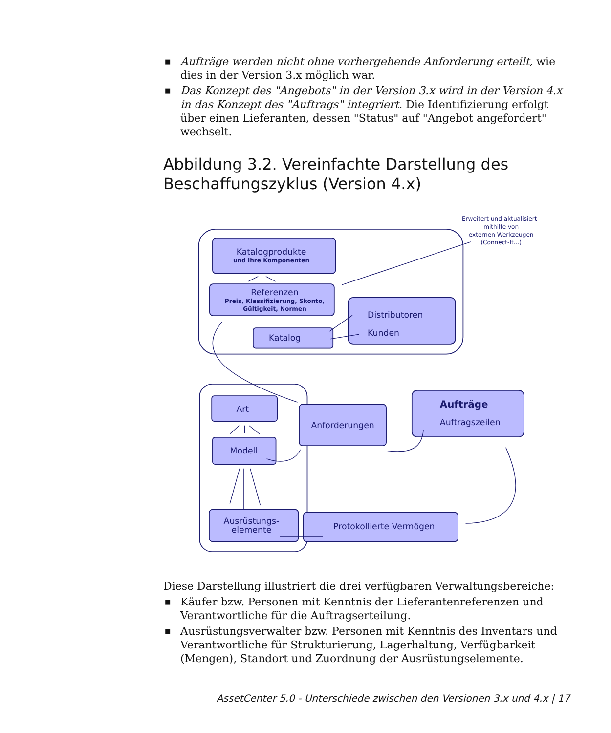■ Aufträge werden nicht ohne vorhergehende Anforderung erteilt, wie dies in der Version 3.x möglich war.
■ Das Konzept des "Angebots" in der Version 3.x wird in der Version 4.x in das Konzept des "Auftrags" integriert. Die Identifizierung erfolgt über einen Lieferanten, dessen "Status" auf "Angebot angefordert" wechselt.
Abbildung 3.2. Vereinfachte Darstellung des Beschaffungszyklus (Version 4.x)
Erweitert und aktualisiert
mithilfe von
externen Werkzeugen
(Connect-It...)
Katalogprodukte
und ihre Komponenten
Referenzen
Preis, Klassifizierung, Skonto,
Gültigkeit, Normen
Katalog
Distributoren
Kunden
Art
Modell
Anforderungen
Aufträge
Auftragszeilen
Ausrüstungs-
elemente
Protokollierte Vermögen
Diese Darstellung illustriert die drei verfügbaren Verwaltungsbereiche:
■ Käufer bzw. Personen mit Kenntnis der Lieferantenreferenzen und Verantwortliche für die Auftragserteilung.
■ Ausrüstungsverwalter bzw. Personen mit Kenntnis des Inventars und Verantwortliche für Strukturierung, Lagerhaltung, Verfügbarkeit (Mengen), Standort und Zuordnung der Ausrüstungselemente.
AssetCenter 5.0 - Unterschiede zwischen den Versionen 3.x und 4.x | 17